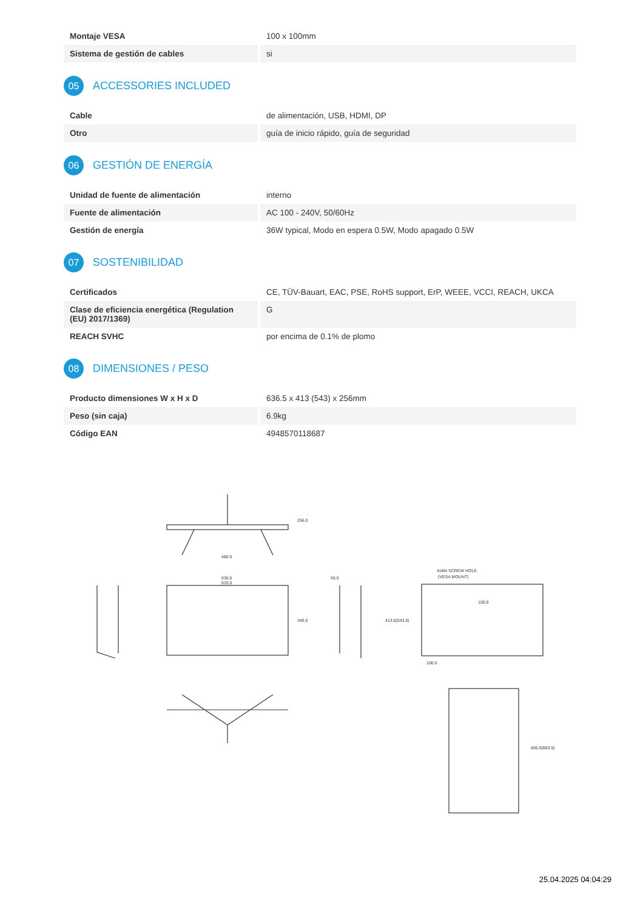| Montaje VESA | 100 x 100mm |
| Sistema de gestión de cables | si |
05 ACCESSORIES INCLUDED
| Cable | de alimentación, USB, HDMI, DP |
| Otro | guía de inicio rápido, guía de seguridad |
06 GESTIÓN DE ENERGÍA
| Unidad de fuente de alimentación | interno |
| Fuente de alimentación | AC 100 - 240V, 50/60Hz |
| Gestión de energía | 36W typical, Modo en espera 0.5W, Modo apagado 0.5W |
07 SOSTENIBILIDAD
| Certificados | CE, TÜV-Bauart, EAC, PSE, RoHS support, ErP, WEEE, VCCI, REACH, UKCA |
| Clase de eficiencia energética (Regulation (EU) 2017/1369) | G |
| REACH SVHC | por encima de 0.1% de plomo |
08 DIMENSIONES / PESO
| Producto dimensiones W x H x D | 636.5 x 413 (543) x 256mm |
| Peso (sin caja) | 6.9kg |
| Código EAN | 4948570118687 |
480.0
256.0
636.5
633.0
349.5
56.0
4xM4 SCREW HOLE
(VESA MOUNT)
100.0
100.5
665.0(683.5)
413.0(543.0)
25.04.2025 04:04:29